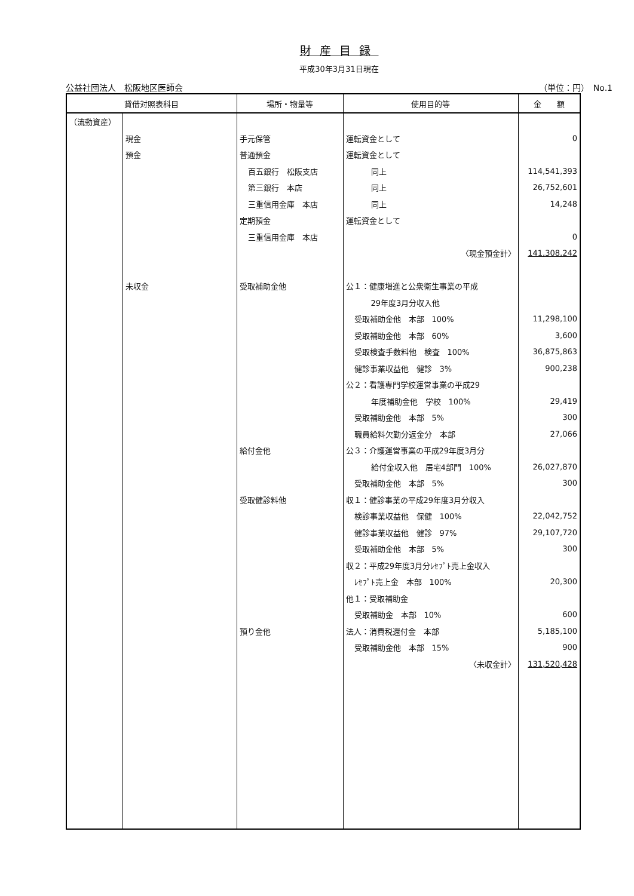財産目録
平成30年3月31日現在
公益社団法人　松阪地区医師会 （単位：円）　No.1
| 貸借対照表科目 | | 場所・物量等 | 使用目的等 | 金 額 |
| --- | --- | --- | --- | --- |
| （流動資産） | | | | |
| | 現金 | 手元保管 | 運転資金として | 0 |
| | 預金 | 普通預金 | 運転資金として | |
| | | 百五銀行 松阪支店 | 同上 | 114,541,393 |
| | | 第三銀行 本店 | 同上 | 26,752,601 |
| | | 三重信用金庫 本店 | 同上 | 14,248 |
| | | 定期預金 | 運転資金として | |
| | | 三重信用金庫 本店 | | 0 |
| | | | 〈現金預金計〉 | 141,308,242 |
| | 未収金 | 受取補助金他 | 公１：健康増進と公衆衛生事業の平成 | |
| | | | 29年度3月分収入他 | |
| | | | 受取補助金他 本部 100% | 11,298,100 |
| | | | 受取補助金他 本部 60% | 3,600 |
| | | | 受取検査手数料他 検査 100% | 36,875,863 |
| | | | 健診事業収益他 健診 3% | 900,238 |
| | | | 公２：看護専門学校運営事業の平成29 | |
| | | | 年度補助金他 学校 100% | 29,419 |
| | | | 受取補助金他 本部 5% | 300 |
| | | | 職員給料欠勤分返金分 本部 | 27,066 |
| | | 給付金他 | 公３：介護運営事業の平成29年度3月分 | |
| | | | 給付金収入他 居宅4部門 100% | 26,027,870 |
| | | | 受取補助金他 本部 5% | 300 |
| | | 受取健診料他 | 収１：健診事業の平成29年度3月分収入 | |
| | | | 検診事業収益他 保健 100% | 22,042,752 |
| | | | 健診事業収益他 健診 97% | 29,107,720 |
| | | | 受取補助金他 本部 5% | 300 |
| | | | 収２：平成29年度3月分ﾚｾﾌﾟﾄ売上金収入 | |
| | | | ﾚｾﾌﾟﾄ売上金 本部 100% | 20,300 |
| | | | 他１：受取補助金 | |
| | | | 受取補助金 本部 10% | 600 |
| | | 預り金他 | 法人：消費税還付金 本部 | 5,185,100 |
| | | | 受取補助金他 本部 15% | 900 |
| | | | 〈未収金計〉 | 131,520,428 |